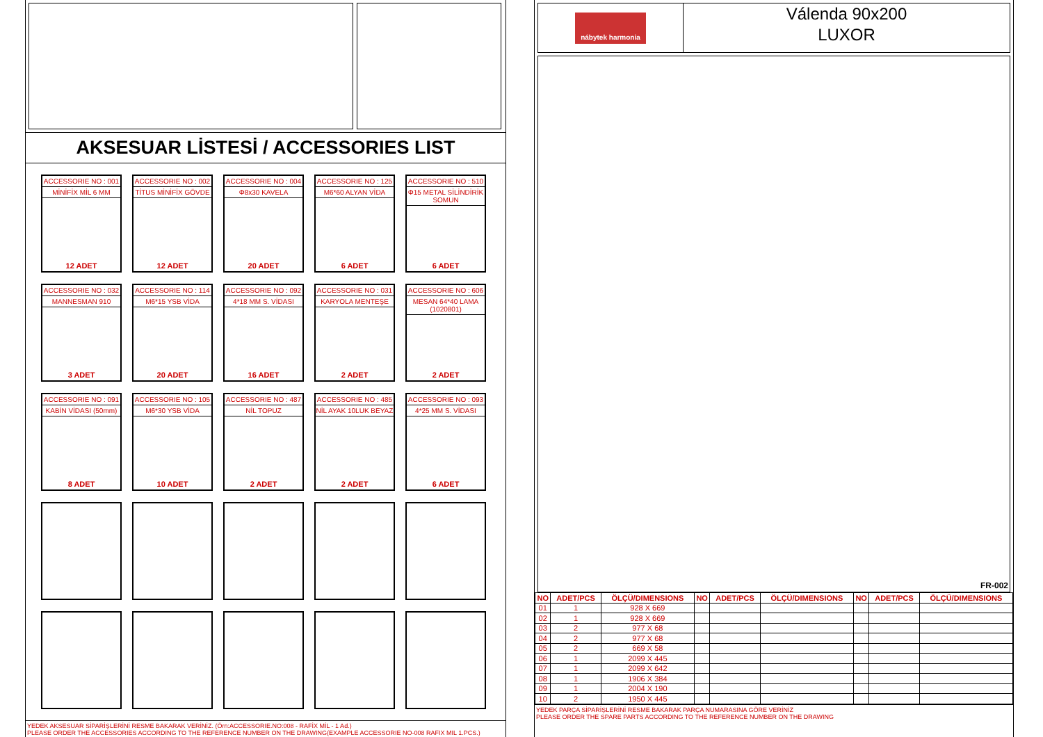AKSESUAR LİSTESİ / ACCESSORIES LIST
ACCESSORIE NO : 001
MİNİFİX MİL 6 MM
12 ADET
ACCESSORIE NO : 002
TİTUS MİNİFİX GÖVDE
12 ADET
ACCESSORIE NO : 004
Φ8x30 KAVELA
20 ADET
ACCESSORIE NO : 125
M6*60 ALYAN VİDA
6 ADET
ACCESSORIE NO : 510
Φ15 METAL SİLİNDİRİK SOMUN
6 ADET
ACCESSORIE NO : 032
MANNESMAN 910
3 ADET
ACCESSORIE NO : 114
M6*15 YSB VİDA
20 ADET
ACCESSORIE NO : 092
4*18 MM S. VİDASI
16 ADET
ACCESSORIE NO : 031
KARYOLA MENTEŞE
2 ADET
ACCESSORIE NO : 606
MESAN 64*40 LAMA (1020801)
2 ADET
ACCESSORIE NO : 091
KABİN VİDASI (50mm)
8 ADET
ACCESSORIE NO : 105
M6*30 YSB VİDA
10 ADET
ACCESSORIE NO : 487
NİL TOPUZ
2 ADET
ACCESSORIE NO : 485
NİL AYAK 10LUK BEYAZ
2 ADET
ACCESSORIE NO : 093
4*25 MM S. VİDASI
6 ADET
YEDEK AKSESUAR SİPARİŞLERİNİ RESME BAKARAK VERİNİZ. (Örn:ACCESSORIE.NO:008 - RAFİX MİL - 1 Ad.)
PLEASE ORDER THE ACCESSORIES ACCORDING TO THE REFERENCE NUMBER ON THE DRAWING(EXAMPLE ACCESSORIE NO-008 RAFIX MIL 1.PCS.)
nábytek harmonia
Válenda 90x200
LUXOR
FR-002
| NO | ADET/PCS | ÖLÇÜ/DIMENSIONS | NO | ADET/PCS | ÖLÇÜ/DIMENSIONS | NO | ADET/PCS | ÖLÇÜ/DIMENSIONS |
| --- | --- | --- | --- | --- | --- | --- | --- | --- |
| 01 | 1 | 928 X 669 | | | | | | |
| 02 | 1 | 928 X 669 | | | | | | |
| 03 | 2 | 977 X 68 | | | | | | |
| 04 | 2 | 977 X 68 | | | | | | |
| 05 | 2 | 669 X 58 | | | | | | |
| 06 | 1 | 2099 X 445 | | | | | | |
| 07 | 1 | 2099 X 642 | | | | | | |
| 08 | 1 | 1906 X 384 | | | | | | |
| 09 | 1 | 2004 X 190 | | | | | | |
| 10 | 2 | 1950 X 445 | | | | | | |
YEDEK PARÇA SİPARİŞLERİNİ RESME BAKARAK PARÇA NUMARASINA GÖRE VERİNİZ
PLEASE ORDER THE SPARE PARTS ACCORDING TO THE REFERENCE NUMBER ON THE DRAWING